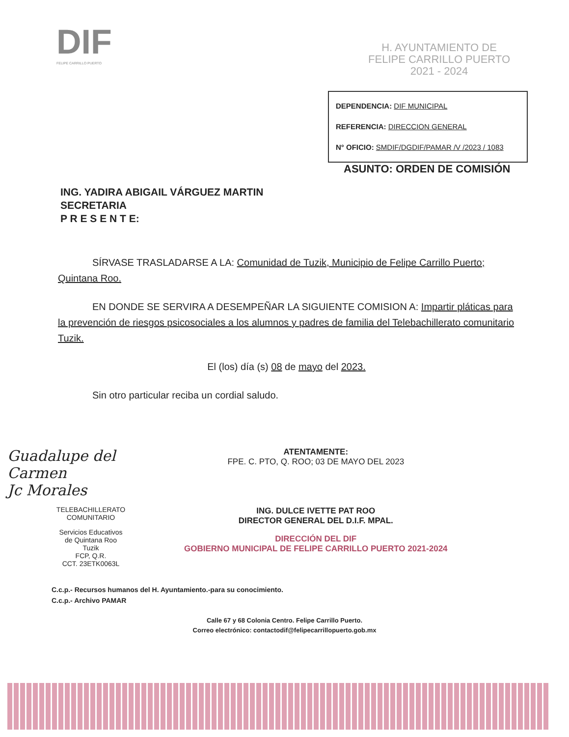DIF
FELIPE CARRILLO PUERTO
H. AYUNTAMIENTO DE
FELIPE CARRILLO PUERTO
2021 - 2024
DEPENDENCIA: DIF MUNICIPAL
REFERENCIA: DIRECCION GENERAL
N° OFICIO: SMDIF/DGDIF/PAMAR /V /2023 / 1083
ASUNTO: ORDEN DE COMISIÓN
ING. YADIRA ABIGAIL VÁRGUEZ MARTIN
SECRETARIA
P R E S E N T E:
SÍRVASE TRASLADARSE A LA: Comunidad de Tuzik, Municipio de Felipe Carrillo Puerto; Quintana Roo.
EN DONDE SE SERVIRA A DESEMPEÑAR LA SIGUIENTE COMISION A: Impartir pláticas para la prevención de riesgos psicosociales a los alumnos y padres de familia del Telebachillerato comunitario Tuzik.
El (los) día (s) 08 de mayo del 2023.
Sin otro particular reciba un cordial saludo.
Guadalupe del Carmen
Jc Morales
TELEBACHILLERATO
COMUNITARIO
Servicios Educativos
de Quintana Roo
Tuzik
FCP, Q.R.
CCT. 23ETK0063L
ATENTAMENTE:
FPE. C. PTO, Q. ROO; 03 DE MAYO DEL 2023
ING. DULCE IVETTE PAT ROO
DIRECTOR GENERAL DEL D.I.F. MPAL.
DIRECCIÓN DEL DIF
GOBIERNO MUNICIPAL DE FELIPE CARRILLO PUERTO 2021-2024
C.c.p.- Recursos humanos del H. Ayuntamiento.-para su conocimiento.
C.c.p.- Archivo PAMAR
Calle 67 y 68 Colonia Centro. Felipe Carrillo Puerto.
Correo electrónico: contactodif@felipecarrillopuerto.gob.mx